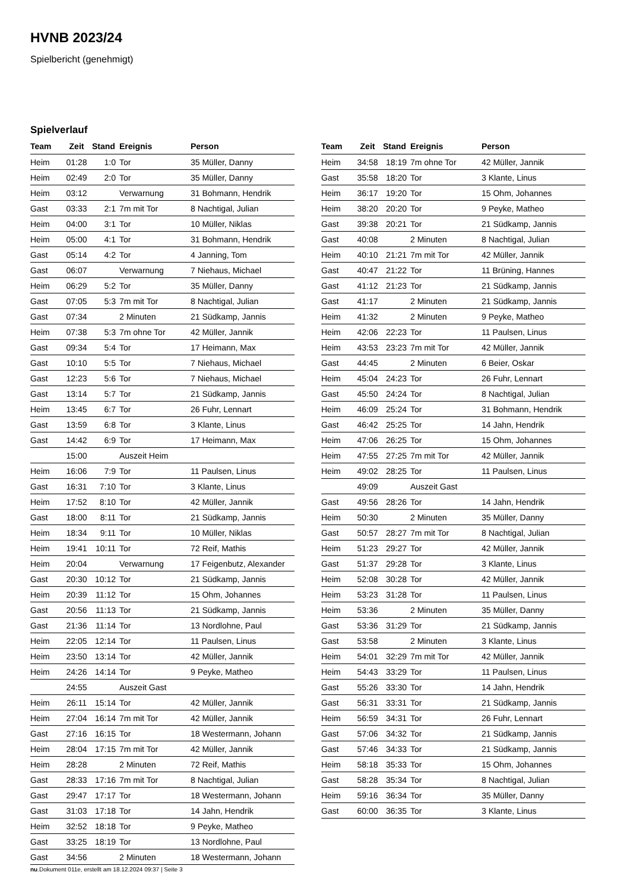HVNB 2023/24
Spielbericht (genehmigt)
Spielverlauf
| Team | Zeit | Stand | Ereignis | Person |
| --- | --- | --- | --- | --- |
| Heim | 01:28 | 1:0 | Tor | 35 Müller, Danny |
| Heim | 02:49 | 2:0 | Tor | 35 Müller, Danny |
| Heim | 03:12 | | Verwarnung | 31 Bohmann, Hendrik |
| Gast | 03:33 | 2:1 | 7m mit Tor | 8 Nachtigal, Julian |
| Heim | 04:00 | 3:1 | Tor | 10 Müller, Niklas |
| Heim | 05:00 | 4:1 | Tor | 31 Bohmann, Hendrik |
| Gast | 05:14 | 4:2 | Tor | 4 Janning, Tom |
| Gast | 06:07 | | Verwarnung | 7 Niehaus, Michael |
| Heim | 06:29 | 5:2 | Tor | 35 Müller, Danny |
| Gast | 07:05 | 5:3 | 7m mit Tor | 8 Nachtigal, Julian |
| Gast | 07:34 | | 2 Minuten | 21 Südkamp, Jannis |
| Heim | 07:38 | 5:3 | 7m ohne Tor | 42 Müller, Jannik |
| Gast | 09:34 | 5:4 | Tor | 17 Heimann, Max |
| Gast | 10:10 | 5:5 | Tor | 7 Niehaus, Michael |
| Gast | 12:23 | 5:6 | Tor | 7 Niehaus, Michael |
| Gast | 13:14 | 5:7 | Tor | 21 Südkamp, Jannis |
| Heim | 13:45 | 6:7 | Tor | 26 Fuhr, Lennart |
| Gast | 13:59 | 6:8 | Tor | 3 Klante, Linus |
| Gast | 14:42 | 6:9 | Tor | 17 Heimann, Max |
| | 15:00 | | Auszeit Heim | |
| Heim | 16:06 | 7:9 | Tor | 11 Paulsen, Linus |
| Gast | 16:31 | 7:10 | Tor | 3 Klante, Linus |
| Heim | 17:52 | 8:10 | Tor | 42 Müller, Jannik |
| Gast | 18:00 | 8:11 | Tor | 21 Südkamp, Jannis |
| Heim | 18:34 | 9:11 | Tor | 10 Müller, Niklas |
| Heim | 19:41 | 10:11 | Tor | 72 Reif, Mathis |
| Heim | 20:04 | | Verwarnung | 17 Feigenbutz, Alexander |
| Gast | 20:30 | 10:12 | Tor | 21 Südkamp, Jannis |
| Heim | 20:39 | 11:12 | Tor | 15 Ohm, Johannes |
| Gast | 20:56 | 11:13 | Tor | 21 Südkamp, Jannis |
| Gast | 21:36 | 11:14 | Tor | 13 Nordlohne, Paul |
| Heim | 22:05 | 12:14 | Tor | 11 Paulsen, Linus |
| Heim | 23:50 | 13:14 | Tor | 42 Müller, Jannik |
| Heim | 24:26 | 14:14 | Tor | 9 Peyke, Matheo |
| | 24:55 | | Auszeit Gast | |
| Heim | 26:11 | 15:14 | Tor | 42 Müller, Jannik |
| Heim | 27:04 | 16:14 | 7m mit Tor | 42 Müller, Jannik |
| Gast | 27:16 | 16:15 | Tor | 18 Westermann, Johann |
| Heim | 28:04 | 17:15 | 7m mit Tor | 42 Müller, Jannik |
| Heim | 28:28 | | 2 Minuten | 72 Reif, Mathis |
| Gast | 28:33 | 17:16 | 7m mit Tor | 8 Nachtigal, Julian |
| Gast | 29:47 | 17:17 | Tor | 18 Westermann, Johann |
| Gast | 31:03 | 17:18 | Tor | 14 Jahn, Hendrik |
| Heim | 32:52 | 18:18 | Tor | 9 Peyke, Matheo |
| Gast | 33:25 | 18:19 | Tor | 13 Nordlohne, Paul |
| Gast | 34:56 | | 2 Minuten | 18 Westermann, Johann |
| Team | Zeit | Stand | Ereignis | Person |
| --- | --- | --- | --- | --- |
| Heim | 34:58 | 18:19 | 7m ohne Tor | 42 Müller, Jannik |
| Gast | 35:58 | 18:20 | Tor | 3 Klante, Linus |
| Heim | 36:17 | 19:20 | Tor | 15 Ohm, Johannes |
| Heim | 38:20 | 20:20 | Tor | 9 Peyke, Matheo |
| Gast | 39:38 | 20:21 | Tor | 21 Südkamp, Jannis |
| Gast | 40:08 | | 2 Minuten | 8 Nachtigal, Julian |
| Heim | 40:10 | 21:21 | 7m mit Tor | 42 Müller, Jannik |
| Gast | 40:47 | 21:22 | Tor | 11 Brüning, Hannes |
| Gast | 41:12 | 21:23 | Tor | 21 Südkamp, Jannis |
| Gast | 41:17 | | 2 Minuten | 21 Südkamp, Jannis |
| Heim | 41:32 | | 2 Minuten | 9 Peyke, Matheo |
| Heim | 42:06 | 22:23 | Tor | 11 Paulsen, Linus |
| Heim | 43:53 | 23:23 | 7m mit Tor | 42 Müller, Jannik |
| Gast | 44:45 | | 2 Minuten | 6 Beier, Oskar |
| Heim | 45:04 | 24:23 | Tor | 26 Fuhr, Lennart |
| Gast | 45:50 | 24:24 | Tor | 8 Nachtigal, Julian |
| Heim | 46:09 | 25:24 | Tor | 31 Bohmann, Hendrik |
| Gast | 46:42 | 25:25 | Tor | 14 Jahn, Hendrik |
| Heim | 47:06 | 26:25 | Tor | 15 Ohm, Johannes |
| Heim | 47:55 | 27:25 | 7m mit Tor | 42 Müller, Jannik |
| Heim | 49:02 | 28:25 | Tor | 11 Paulsen, Linus |
| | 49:09 | | Auszeit Gast | |
| Gast | 49:56 | 28:26 | Tor | 14 Jahn, Hendrik |
| Heim | 50:30 | | 2 Minuten | 35 Müller, Danny |
| Gast | 50:57 | 28:27 | 7m mit Tor | 8 Nachtigal, Julian |
| Heim | 51:23 | 29:27 | Tor | 42 Müller, Jannik |
| Gast | 51:37 | 29:28 | Tor | 3 Klante, Linus |
| Heim | 52:08 | 30:28 | Tor | 42 Müller, Jannik |
| Heim | 53:23 | 31:28 | Tor | 11 Paulsen, Linus |
| Heim | 53:36 | | 2 Minuten | 35 Müller, Danny |
| Gast | 53:36 | 31:29 | Tor | 21 Südkamp, Jannis |
| Gast | 53:58 | | 2 Minuten | 3 Klante, Linus |
| Heim | 54:01 | 32:29 | 7m mit Tor | 42 Müller, Jannik |
| Heim | 54:43 | 33:29 | Tor | 11 Paulsen, Linus |
| Gast | 55:26 | 33:30 | Tor | 14 Jahn, Hendrik |
| Gast | 56:31 | 33:31 | Tor | 21 Südkamp, Jannis |
| Heim | 56:59 | 34:31 | Tor | 26 Fuhr, Lennart |
| Gast | 57:06 | 34:32 | Tor | 21 Südkamp, Jannis |
| Gast | 57:46 | 34:33 | Tor | 21 Südkamp, Jannis |
| Heim | 58:18 | 35:33 | Tor | 15 Ohm, Johannes |
| Gast | 58:28 | 35:34 | Tor | 8 Nachtigal, Julian |
| Heim | 59:16 | 36:34 | Tor | 35 Müller, Danny |
| Gast | 60:00 | 36:35 | Tor | 3 Klante, Linus |
nu.Dokument 011e, erstellt am 18.12.2024 09:37 | Seite 3